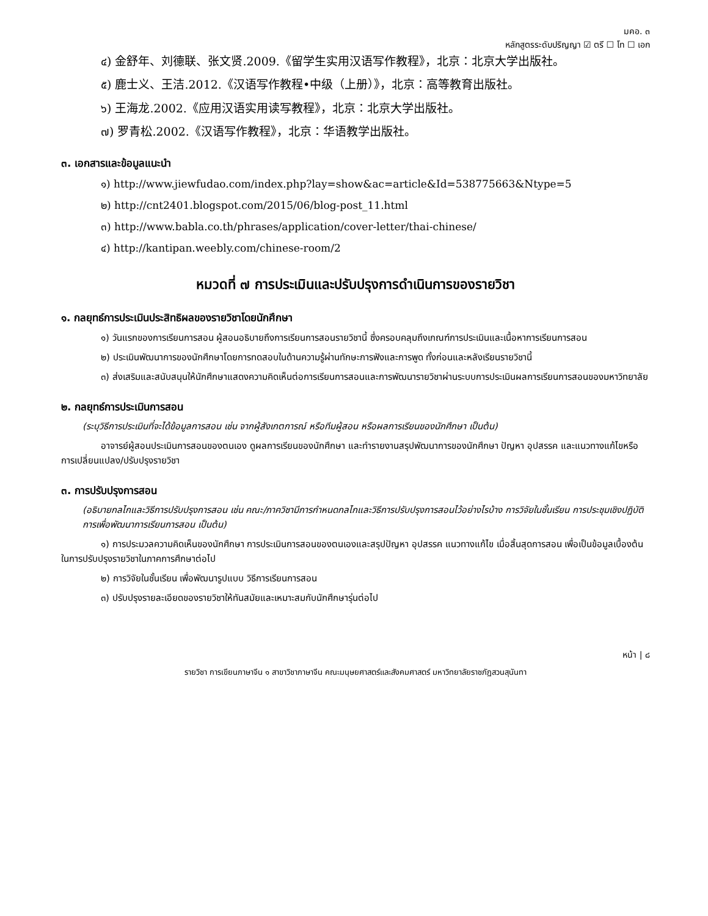มคอ. ๓
หลักสูตรระดับปริญญา ☑ ตรี ☐ โท ☐ เอก
๔) 金舒年、刘德联、张文贤.2009.《留学生实用汉语写作教程》，北京：北京大学出版社。
๕) 鹿士义、王洁.2012.《汉语写作教程•中级（上册）》，北京：高等教育出版社。
๖) 王海龙.2002.《应用汉语实用读写教程》，北京：北京大学出版社。
๗) 罗青松.2002.《汉语写作教程》，北京：华语教学出版社。
๓. เอกสารและข้อมูลแนะนำ
๑) http://www.jiewfudao.com/index.php?lay=show&ac=article&Id=538775663&Ntype=5
๒) http://cnt2401.blogspot.com/2015/06/blog-post_11.html
๓) http://www.babla.co.th/phrases/application/cover-letter/thai-chinese/
๔) http://kantipan.weebly.com/chinese-room/2
หมวดที่ ๗ การประเมินและปรับปรุงการดำเนินการของรายวิชา
๑. กลยุทธ์การประเมินประสิทธิผลของรายวิชาโดยนักศึกษา
๑) วันแรกของการเรียนการสอน ผู้สอนอธิบายถึงการเรียนการสอนรายวิชานี้ ซึ่งครอบคลุมถึงเกณฑ์การประเมินและเนื้อหาการเรียนการสอน
๒) ประเมินพัฒนาการของนักศึกษาโดยการทดสอบในด้านความรู้ผ่านทักษะการฟังและการพูด ทั้งก่อนและหลังเรียนรายวิชานี้
๓) ส่งเสริมและสนับสนุนให้นักศึกษาแสดงความคิดเห็นต่อการเรียนการสอนและการพัฒนารายวิชาผ่านระบบการประเมินผลการเรียนการสอนของมหาวิทยาลัย
๒. กลยุทธ์การประเมินการสอน
(ระบุวิธีการประเมินที่จะได้ข้อมูลการสอน เช่น จากผู้สังเกตการณ์ หรือทีมผู้สอน หรือผลการเรียนของนักศึกษา เป็นต้น)
อาจารย์ผู้สอนประเมินการสอนของตนเอง ดูผลการเรียนของนักศึกษา และทำรายงานสรุปพัฒนาการของนักศึกษา ปัญหา อุปสรรค และแนวทางแก้ไขหรือการเปลี่ยนแปลง/ปรับปรุงรายวิชา
๓. การปรับปรุงการสอน
(อธิบายกลไกและวิธีการปรับปรุงการสอน เช่น คณะ/ภาควิชามีการกำหนดกลไกและวิธีการปรับปรุงการสอนไว้อย่างไรบ้าง การวิจัยในชั้นเรียน การประชุมเชิงปฏิบัติการเพื่อพัฒนาการเรียนการสอน เป็นต้น)
๑) การประมวลความคิดเห็นของนักศึกษา การประเมินการสอนของตนเองและสรุปปัญหา อุปสรรค แนวทางแก้ไข เมื่อสิ้นสุดการสอน เพื่อเป็นข้อมูลเบื้องต้นในการปรับปรุงรายวิชาในภาคการศึกษาต่อไป
๒) การวิจัยในชั้นเรียน เพื่อพัฒนารูปแบบ วิธีการเรียนการสอน
๓) ปรับปรุงรายละเอียดของรายวิชาให้ทันสมัยและเหมาะสมกับนักศึกษารุ่นต่อไป
หน้า | ๘
รายวิชา การเขียนภาษาจีน ๑ สาขาวิชาภาษาจีน คณะมนุษยศาสตร์และสังคมศาสตร์ มหาวิทยาลัยราชภัฏสวนสุนันทา